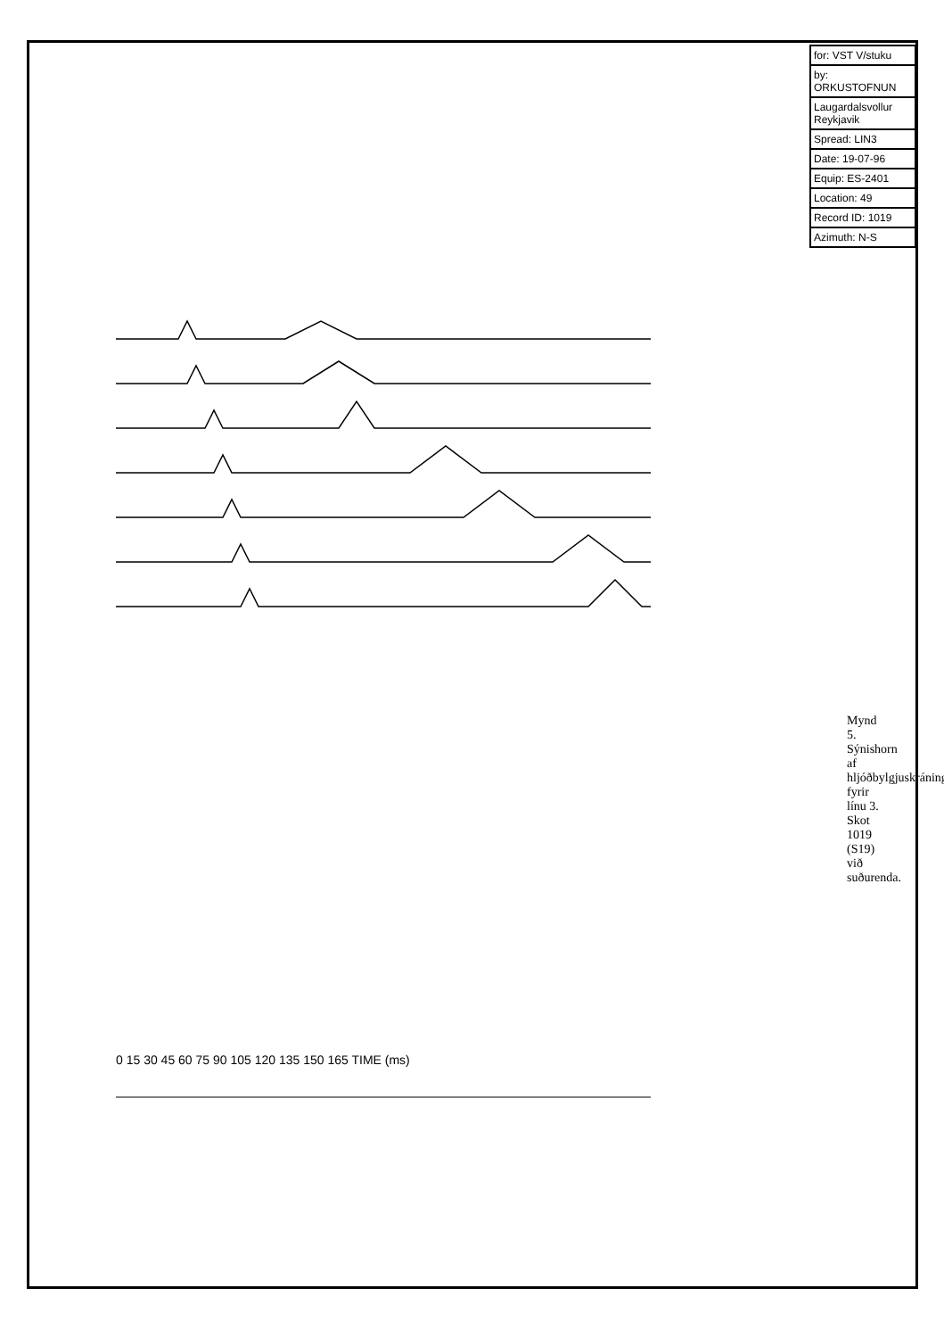| for: VST V/stuku |
| by: ORKUSTOFNUN |
| Laugardalsvollur Reykjavik |
| Spread: LIN3 |
| Date: 19-07-96 |
| Equip: ES-2401 |
| Location: 49 |
| Record ID: 1019 |
| Azimuth: N-S |
0 15 30 45 60 75 90 105 120 135 150 165 TIME (ms)
Mynd 5. Sýnishorn af hljóðbylgjuskráningu fyrir línu 3. Skot 1019 (S19) við suðurenda.